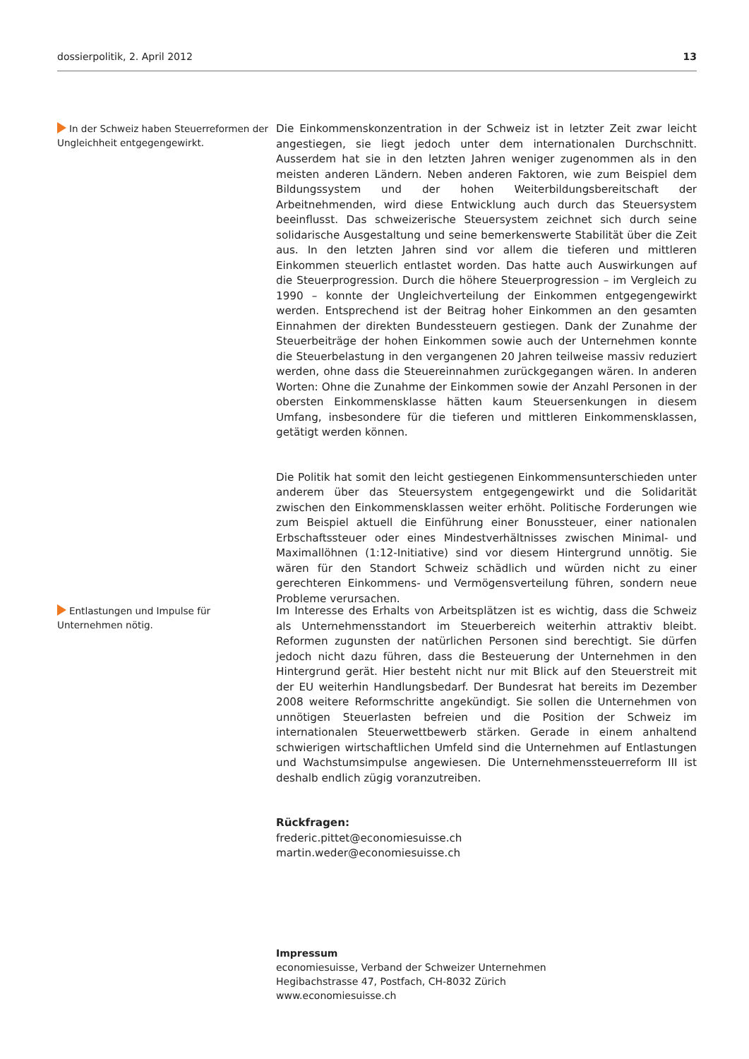dossierpolitik, 2. April 2012 13
In der Schweiz haben Steuerreformen der Ungleichheit entgegengewirkt.
Die Einkommenskonzentration in der Schweiz ist in letzter Zeit zwar leicht angestiegen, sie liegt jedoch unter dem internationalen Durchschnitt. Ausserdem hat sie in den letzten Jahren weniger zugenommen als in den meisten anderen Ländern. Neben anderen Faktoren, wie zum Beispiel dem Bildungssystem und der hohen Weiterbildungsbereitschaft der Arbeitnehmenden, wird diese Entwicklung auch durch das Steuersystem beeinflusst. Das schweizerische Steuersystem zeichnet sich durch seine solidarische Ausgestaltung und seine bemerkenswerte Stabilität über die Zeit aus. In den letzten Jahren sind vor allem die tieferen und mittleren Einkommen steuerlich entlastet worden. Das hatte auch Auswirkungen auf die Steuerprogression. Durch die höhere Steuerprogression – im Vergleich zu 1990 – konnte der Ungleichverteilung der Einkommen entgegengewirkt werden. Entsprechend ist der Beitrag hoher Einkommen an den gesamten Einnahmen der direkten Bundessteuern gestiegen. Dank der Zunahme der Steuerbeiträge der hohen Einkommen sowie auch der Unternehmen konnte die Steuerbelastung in den vergangenen 20 Jahren teilweise massiv reduziert werden, ohne dass die Steuereinnahmen zurückgegangen wären. In anderen Worten: Ohne die Zunahme der Einkommen sowie der Anzahl Personen in der obersten Einkommensklasse hätten kaum Steuersenkungen in diesem Umfang, insbesondere für die tieferen und mittleren Einkommensklassen, getätigt werden können.
Die Politik hat somit den leicht gestiegenen Einkommensunterschieden unter anderem über das Steuersystem entgegengewirkt und die Solidarität zwischen den Einkommensklassen weiter erhöht. Politische Forderungen wie zum Beispiel aktuell die Einführung einer Bonussteuer, einer nationalen Erbschaftssteuer oder eines Mindestverhältnisses zwischen Minimal- und Maximallöhnen (1:12-Initiative) sind vor diesem Hintergrund unnötig. Sie wären für den Standort Schweiz schädlich und würden nicht zu einer gerechteren Einkommens- und Vermögensverteilung führen, sondern neue Probleme verursachen.
Entlastungen und Impulse für Unternehmen nötig.
Im Interesse des Erhalts von Arbeitsplätzen ist es wichtig, dass die Schweiz als Unternehmensstandort im Steuerbereich weiterhin attraktiv bleibt. Reformen zugunsten der natürlichen Personen sind berechtigt. Sie dürfen jedoch nicht dazu führen, dass die Besteuerung der Unternehmen in den Hintergrund gerät. Hier besteht nicht nur mit Blick auf den Steuerstreit mit der EU weiterhin Handlungsbedarf. Der Bundesrat hat bereits im Dezember 2008 weitere Reformschritte angekündigt. Sie sollen die Unternehmen von unnötigen Steuerlasten befreien und die Position der Schweiz im internationalen Steuerwettbewerb stärken. Gerade in einem anhaltend schwierigen wirtschaftlichen Umfeld sind die Unternehmen auf Entlastungen und Wachstumsimpulse angewiesen. Die Unternehmenssteuerreform III ist deshalb endlich zügig voranzutreiben.
Rückfragen:
frederic.pittet@economiesuisse.ch
martin.weder@economiesuisse.ch
Impressum
economiesuisse, Verband der Schweizer Unternehmen
Hegibachstrasse 47, Postfach, CH-8032 Zürich
www.economiesuisse.ch